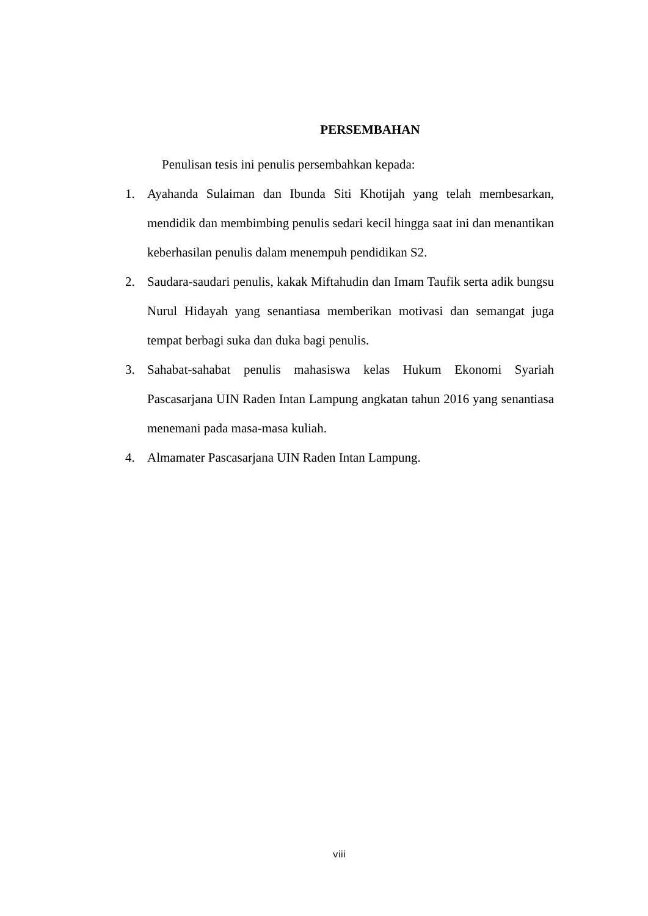PERSEMBAHAN
Penulisan tesis ini penulis persembahkan kepada:
1. Ayahanda Sulaiman dan Ibunda Siti Khotijah yang telah membesarkan, mendidik dan membimbing penulis sedari kecil hingga saat ini dan menantikan keberhasilan penulis dalam menempuh pendidikan S2.
2. Saudara-saudari penulis, kakak Miftahudin dan Imam Taufik serta adik bungsu Nurul Hidayah yang senantiasa memberikan motivasi dan semangat juga tempat berbagi suka dan duka bagi penulis.
3. Sahabat-sahabat penulis mahasiswa kelas Hukum Ekonomi Syariah Pascasarjana UIN Raden Intan Lampung angkatan tahun 2016 yang senantiasa menemani pada masa-masa kuliah.
4. Almamater Pascasarjana UIN Raden Intan Lampung.
viii